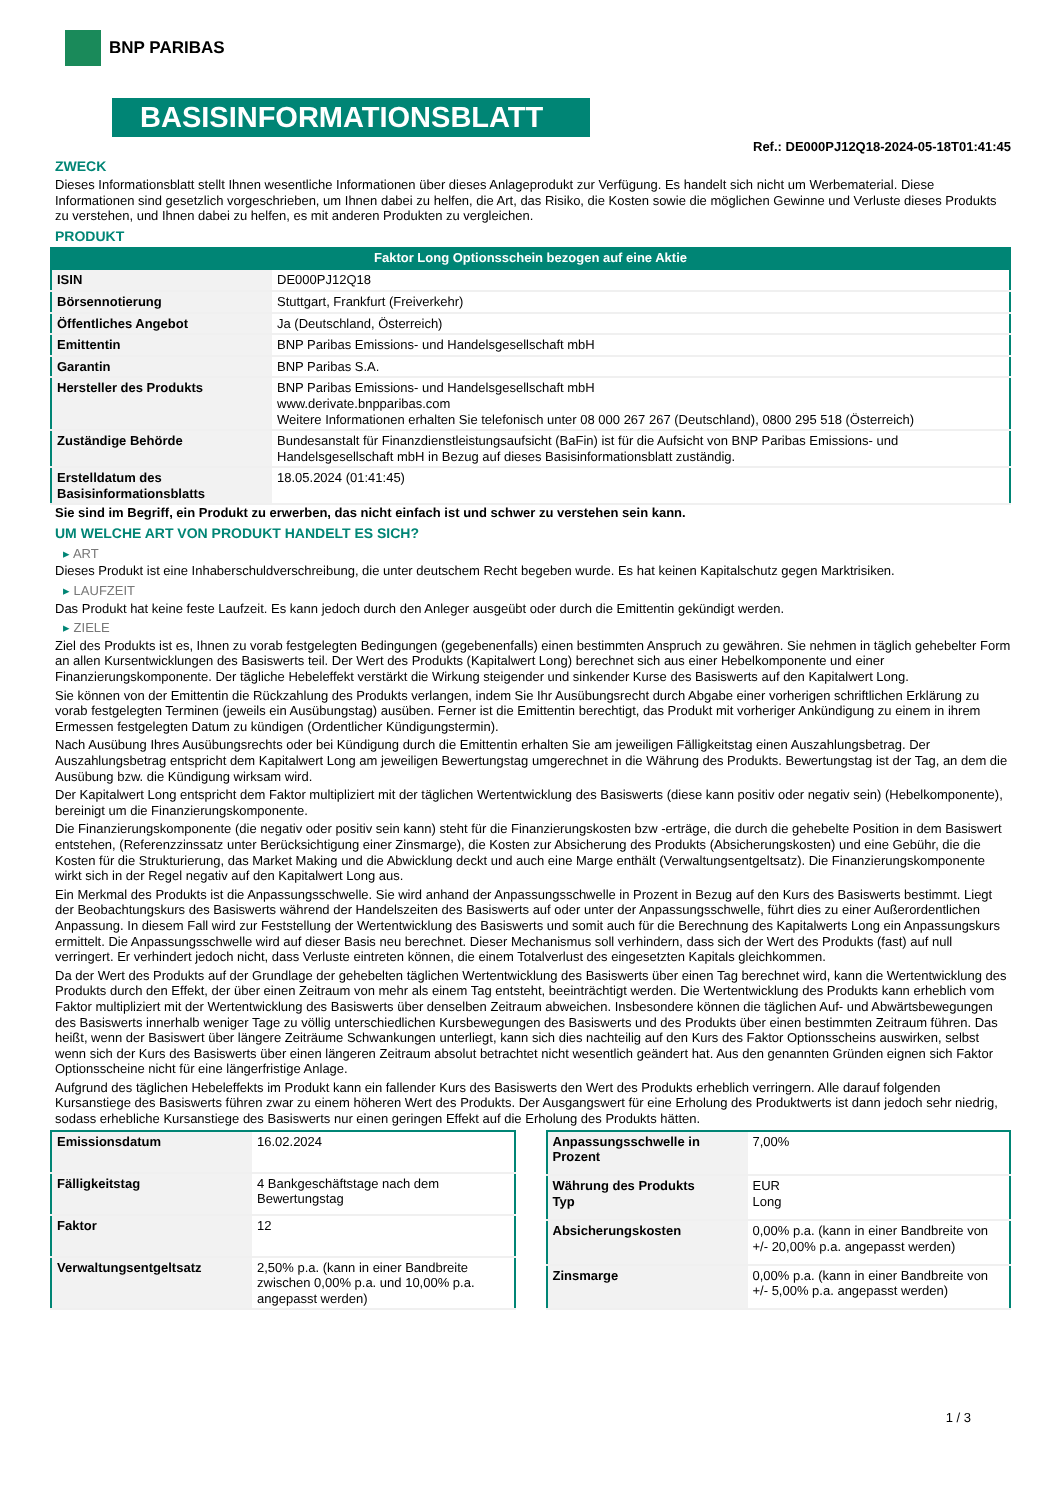BNP PARIBAS
BASISINFORMATIONSBLATT
Ref.: DE000PJ12Q18-2024-05-18T01:41:45
ZWECK
Dieses Informationsblatt stellt Ihnen wesentliche Informationen über dieses Anlageprodukt zur Verfügung. Es handelt sich nicht um Werbematerial. Diese Informationen sind gesetzlich vorgeschrieben, um Ihnen dabei zu helfen, die Art, das Risiko, die Kosten sowie die möglichen Gewinne und Verluste dieses Produkts zu verstehen, und Ihnen dabei zu helfen, es mit anderen Produkten zu vergleichen.
PRODUKT
Faktor Long Optionsschein bezogen auf eine Aktie
| ISIN | DE000PJ12Q18 |
| Börsennotierung | Stuttgart, Frankfurt (Freiverkehr) |
| Öffentliches Angebot | Ja (Deutschland, Österreich) |
| Emittentin | BNP Paribas Emissions- und Handelsgesellschaft mbH |
| Garantin | BNP Paribas S.A. |
| Hersteller des Produkts | BNP Paribas Emissions- und Handelsgesellschaft mbH www.derivate.bnpparibas.com Weitere Informationen erhalten Sie telefonisch unter 08 000 267 267 (Deutschland), 0800 295 518 (Österreich) |
| Zuständige Behörde | Bundesanstalt für Finanzdienstleistungsaufsicht (BaFin) ist für die Aufsicht von BNP Paribas Emissions- und Handelsgesellschaft mbH in Bezug auf dieses Basisinformationsblatt zuständig. |
| Erstelldatum des Basisinformationsblatts | 18.05.2024 (01:41:45) |
Sie sind im Begriff, ein Produkt zu erwerben, das nicht einfach ist und schwer zu verstehen sein kann.
UM WELCHE ART VON PRODUKT HANDELT ES SICH?
▸ ART
Dieses Produkt ist eine Inhaberschuldverschreibung, die unter deutschem Recht begeben wurde. Es hat keinen Kapitalschutz gegen Marktrisiken.
▸ LAUFZEIT
Das Produkt hat keine feste Laufzeit. Es kann jedoch durch den Anleger ausgeübt oder durch die Emittentin gekündigt werden.
▸ ZIELE
Ziel des Produkts ist es, Ihnen zu vorab festgelegten Bedingungen (gegebenenfalls) einen bestimmten Anspruch zu gewähren. Sie nehmen in täglich gehebelter Form an allen Kursentwicklungen des Basiswerts teil. Der Wert des Produkts (Kapitalwert Long) berechnet sich aus einer Hebelkomponente und einer Finanzierungskomponente. Der tägliche Hebeleffekt verstärkt die Wirkung steigender und sinkender Kurse des Basiswerts auf den Kapitalwert Long.
Sie können von der Emittentin die Rückzahlung des Produkts verlangen, indem Sie Ihr Ausübungsrecht durch Abgabe einer vorherigen schriftlichen Erklärung zu vorab festgelegten Terminen (jeweils ein Ausübungstag) ausüben. Ferner ist die Emittentin berechtigt, das Produkt mit vorheriger Ankündigung zu einem in ihrem Ermessen festgelegten Datum zu kündigen (Ordentlicher Kündigungstermin).
Nach Ausübung Ihres Ausübungsrechts oder bei Kündigung durch die Emittentin erhalten Sie am jeweiligen Fälligkeitstag einen Auszahlungsbetrag. Der Auszahlungsbetrag entspricht dem Kapitalwert Long am jeweiligen Bewertungstag umgerechnet in die Währung des Produkts. Bewertungstag ist der Tag, an dem die Ausübung bzw. die Kündigung wirksam wird.
Der Kapitalwert Long entspricht dem Faktor multipliziert mit der täglichen Wertentwicklung des Basiswerts (diese kann positiv oder negativ sein) (Hebelkomponente), bereinigt um die Finanzierungskomponente.
Die Finanzierungskomponente (die negativ oder positiv sein kann) steht für die Finanzierungskosten bzw -erträge, die durch die gehebelte Position in dem Basiswert entstehen, (Referenzzinssatz unter Berücksichtigung einer Zinsmarge), die Kosten zur Absicherung des Produkts (Absicherungskosten) und eine Gebühr, die die Kosten für die Strukturierung, das Market Making und die Abwicklung deckt und auch eine Marge enthält (Verwaltungsentgeltsatz). Die Finanzierungskomponente wirkt sich in der Regel negativ auf den Kapitalwert Long aus.
Ein Merkmal des Produkts ist die Anpassungsschwelle. Sie wird anhand der Anpassungsschwelle in Prozent in Bezug auf den Kurs des Basiswerts bestimmt. Liegt der Beobachtungskurs des Basiswerts während der Handelszeiten des Basiswerts auf oder unter der Anpassungsschwelle, führt dies zu einer Außerordentlichen Anpassung. In diesem Fall wird zur Feststellung der Wertentwicklung des Basiswerts und somit auch für die Berechnung des Kapitalwerts Long ein Anpassungskurs ermittelt. Die Anpassungsschwelle wird auf dieser Basis neu berechnet. Dieser Mechanismus soll verhindern, dass sich der Wert des Produkts (fast) auf null verringert. Er verhindert jedoch nicht, dass Verluste eintreten können, die einem Totalverlust des eingesetzten Kapitals gleichkommen.
Da der Wert des Produkts auf der Grundlage der gehebelten täglichen Wertentwicklung des Basiswerts über einen Tag berechnet wird, kann die Wertentwicklung des Produkts durch den Effekt, der über einen Zeitraum von mehr als einem Tag entsteht, beeinträchtigt werden. Die Wertentwicklung des Produkts kann erheblich vom Faktor multipliziert mit der Wertentwicklung des Basiswerts über denselben Zeitraum abweichen. Insbesondere können die täglichen Auf- und Abwärtsbewegungen des Basiswerts innerhalb weniger Tage zu völlig unterschiedlichen Kursbewegungen des Basiswerts und des Produkts über einen bestimmten Zeitraum führen. Das heißt, wenn der Basiswert über längere Zeiträume Schwankungen unterliegt, kann sich dies nachteilig auf den Kurs des Faktor Optionsscheins auswirken, selbst wenn sich der Kurs des Basiswerts über einen längeren Zeitraum absolut betrachtet nicht wesentlich geändert hat. Aus den genannten Gründen eignen sich Faktor Optionsscheine nicht für eine längerfristige Anlage.
Aufgrund des täglichen Hebeleffekts im Produkt kann ein fallender Kurs des Basiswerts den Wert des Produkts erheblich verringern. Alle darauf folgenden Kursanstiege des Basiswerts führen zwar zu einem höheren Wert des Produkts. Der Ausgangswert für eine Erholung des Produktwerts ist dann jedoch sehr niedrig, sodass erhebliche Kursanstiege des Basiswerts nur einen geringen Effekt auf die Erholung des Produkts hätten.
| Emissionsdatum | 16.02.2024 |
| Fälligkeitstag | 4 Bankgeschäftstage nach dem Bewertungstag |
| Faktor | 12 |
| Verwaltungsentgeltsatz | 2,50% p.a. (kann in einer Bandbreite zwischen 0,00% p.a. und 10,00% p.a. angepasst werden) |
| Anpassungsschwelle in Prozent | 7,00% |
| Währung des Produkts Typ | EUR Long |
| Absicherungskosten | 0,00% p.a. (kann in einer Bandbreite von +/- 20,00% p.a. angepasst werden) |
| Zinsmarge | 0,00% p.a. (kann in einer Bandbreite von +/- 5,00% p.a. angepasst werden) |
1 / 3